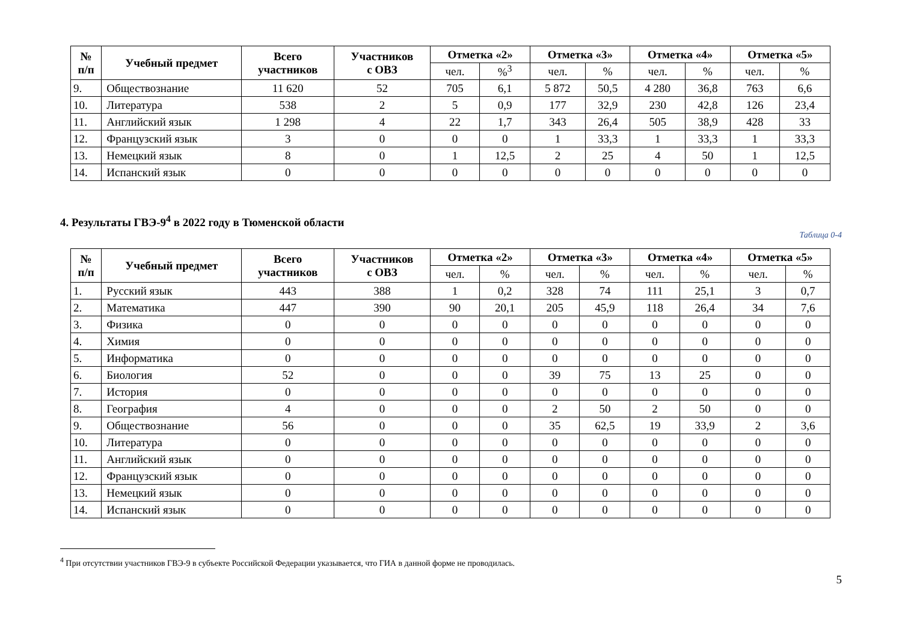| № п/п | Учебный предмет | Всего участников | Участников с ОВЗ | Отметка «2» | | Отметка «3» | | Отметка «4» | | Отметка «5» | |
| --- | --- | --- | --- | --- | --- | --- | --- | --- | --- | --- | --- |
| | | | | чел. | %<sup>3</sup> | чел. | % | чел. | % | чел. | % |
| 9. | Обществознание | 11 620 | 52 | 705 | 6,1 | 5 872 | 50,5 | 4 280 | 36,8 | 763 | 6,6 |
| 10. | Литература | 538 | 2 | 5 | 0,9 | 177 | 32,9 | 230 | 42,8 | 126 | 23,4 |
| 11. | Английский язык | 1 298 | 4 | 22 | 1,7 | 343 | 26,4 | 505 | 38,9 | 428 | 33 |
| 12. | Французский язык | 3 | 0 | 0 | 0 | 1 | 33,3 | 1 | 33,3 | 1 | 33,3 |
| 13. | Немецкий язык | 8 | 0 | 1 | 12,5 | 2 | 25 | 4 | 50 | 1 | 12,5 |
| 14. | Испанский язык | 0 | 0 | 0 | 0 | 0 | 0 | 0 | 0 | 0 | 0 |
4. Результаты ГВЭ-9<sup>4</sup> в 2022 году в Тюменской области
Таблица 0-4
| № п/п | Учебный предмет | Всего участников | Участников с ОВЗ | Отметка «2» | | Отметка «3» | | Отметка «4» | | Отметка «5» | |
| --- | --- | --- | --- | --- | --- | --- | --- | --- | --- | --- | --- |
| | | | | чел. | % | чел. | % | чел. | % | чел. | % |
| 1. | Русский язык | 443 | 388 | 1 | 0,2 | 328 | 74 | 111 | 25,1 | 3 | 0,7 |
| 2. | Математика | 447 | 390 | 90 | 20,1 | 205 | 45,9 | 118 | 26,4 | 34 | 7,6 |
| 3. | Физика | 0 | 0 | 0 | 0 | 0 | 0 | 0 | 0 | 0 | 0 |
| 4. | Химия | 0 | 0 | 0 | 0 | 0 | 0 | 0 | 0 | 0 | 0 |
| 5. | Информатика | 0 | 0 | 0 | 0 | 0 | 0 | 0 | 0 | 0 | 0 |
| 6. | Биология | 52 | 0 | 0 | 0 | 39 | 75 | 13 | 25 | 0 | 0 |
| 7. | История | 0 | 0 | 0 | 0 | 0 | 0 | 0 | 0 | 0 | 0 |
| 8. | География | 4 | 0 | 0 | 0 | 2 | 50 | 2 | 50 | 0 | 0 |
| 9. | Обществознание | 56 | 0 | 0 | 0 | 35 | 62,5 | 19 | 33,9 | 2 | 3,6 |
| 10. | Литература | 0 | 0 | 0 | 0 | 0 | 0 | 0 | 0 | 0 | 0 |
| 11. | Английский язык | 0 | 0 | 0 | 0 | 0 | 0 | 0 | 0 | 0 | 0 |
| 12. | Французский язык | 0 | 0 | 0 | 0 | 0 | 0 | 0 | 0 | 0 | 0 |
| 13. | Немецкий язык | 0 | 0 | 0 | 0 | 0 | 0 | 0 | 0 | 0 | 0 |
| 14. | Испанский язык | 0 | 0 | 0 | 0 | 0 | 0 | 0 | 0 | 0 | 0 |
<sup>4</sup> При отсутствии участников ГВЭ-9 в субъекте Российской Федерации указывается, что ГИА в данной форме не проводилась.
5